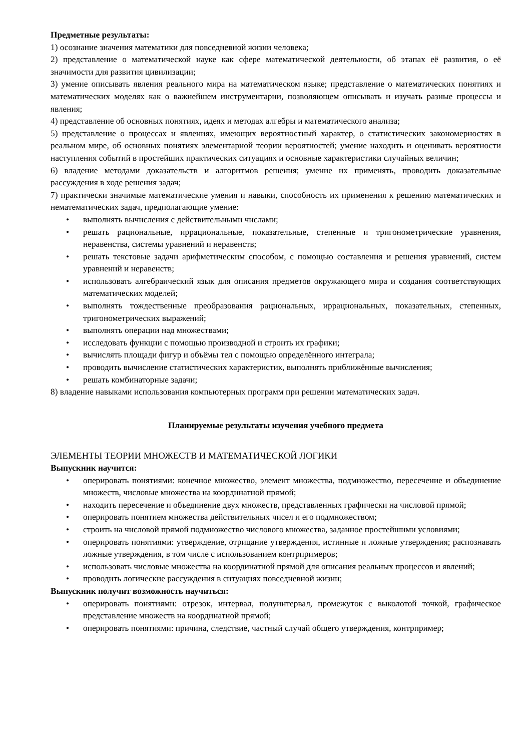Предметные результаты:
1) осознание значения математики для повседневной жизни человека;
2) представление о математической науке как сфере математической деятельности, об этапах её развития, о её значимости для развития цивилизации;
3) умение описывать явления реального мира на математическом языке; представление о математических понятиях и математических моделях как о важнейшем инструментарии, позволяющем описывать и изучать разные процессы и явления;
4) представление об основных понятиях, идеях и методах алгебры и математического анализа;
5) представление о процессах и явлениях, имеющих вероятностный характер, о статистических закономерностях в реальном мире, об основных понятиях элементарной теории вероятностей; умение находить и оценивать вероятности наступления событий в простейших практических ситуациях и основные характеристики случайных величин;
6) владение методами доказательств и алгоритмов решения; умение их применять, проводить доказательные рассуждения в ходе решения задач;
7) практически значимые математические умения и навыки, способность их применения к решению математических и нематематических задач, предполагающие умение:
• выполнять вычисления с действительными числами;
• решать рациональные, иррациональные, показательные, степенные и тригонометрические уравнения, неравенства, системы уравнений и неравенств;
• решать текстовые задачи арифметическим способом, с помощью составления и решения уравнений, систем уравнений и неравенств;
• использовать алгебраический язык для описания предметов окружающего мира и создания соответствующих математических моделей;
• выполнять тождественные преобразования рациональных, иррациональных, показательных, степенных, тригонометрических выражений;
• выполнять операции над множествами;
• исследовать функции с помощью производной и строить их графики;
• вычислять площади фигур и объёмы тел с помощью определённого интеграла;
• проводить вычисление статистических характеристик, выполнять приближённые вычисления;
• решать комбинаторные задачи;
8) владение навыками использования компьютерных программ при решении математических задач.
Планируемые результаты изучения учебного предмета
ЭЛЕМЕНТЫ ТЕОРИИ МНОЖЕСТВ И МАТЕМАТИЧЕСКОЙ ЛОГИКИ
Выпускник научится:
• оперировать понятиями: конечное множество, элемент множества, подмножество, пересечение и объединение множеств, числовые множества на координатной прямой;
• находить пересечение и объединение двух множеств, представленных графически на числовой прямой;
• оперировать понятием множества действительных чисел и его подмножеством;
• строить на числовой прямой подмножество числового множества, заданное простейшими условиями;
• оперировать понятиями: утверждение, отрицание утверждения, истинные и ложные утверждения; распознавать ложные утверждения, в том числе с использованием контрпримеров;
• использовать числовые множества на координатной прямой для описания реальных процессов и явлений;
• проводить логические рассуждения в ситуациях повседневной жизни;
Выпускник получит возможность научиться:
• оперировать понятиями: отрезок, интервал, полуинтервал, промежуток с выколотой точкой, графическое представление множеств на координатной прямой;
• оперировать понятиями: причина, следствие, частный случай общего утверждения, контрпример;